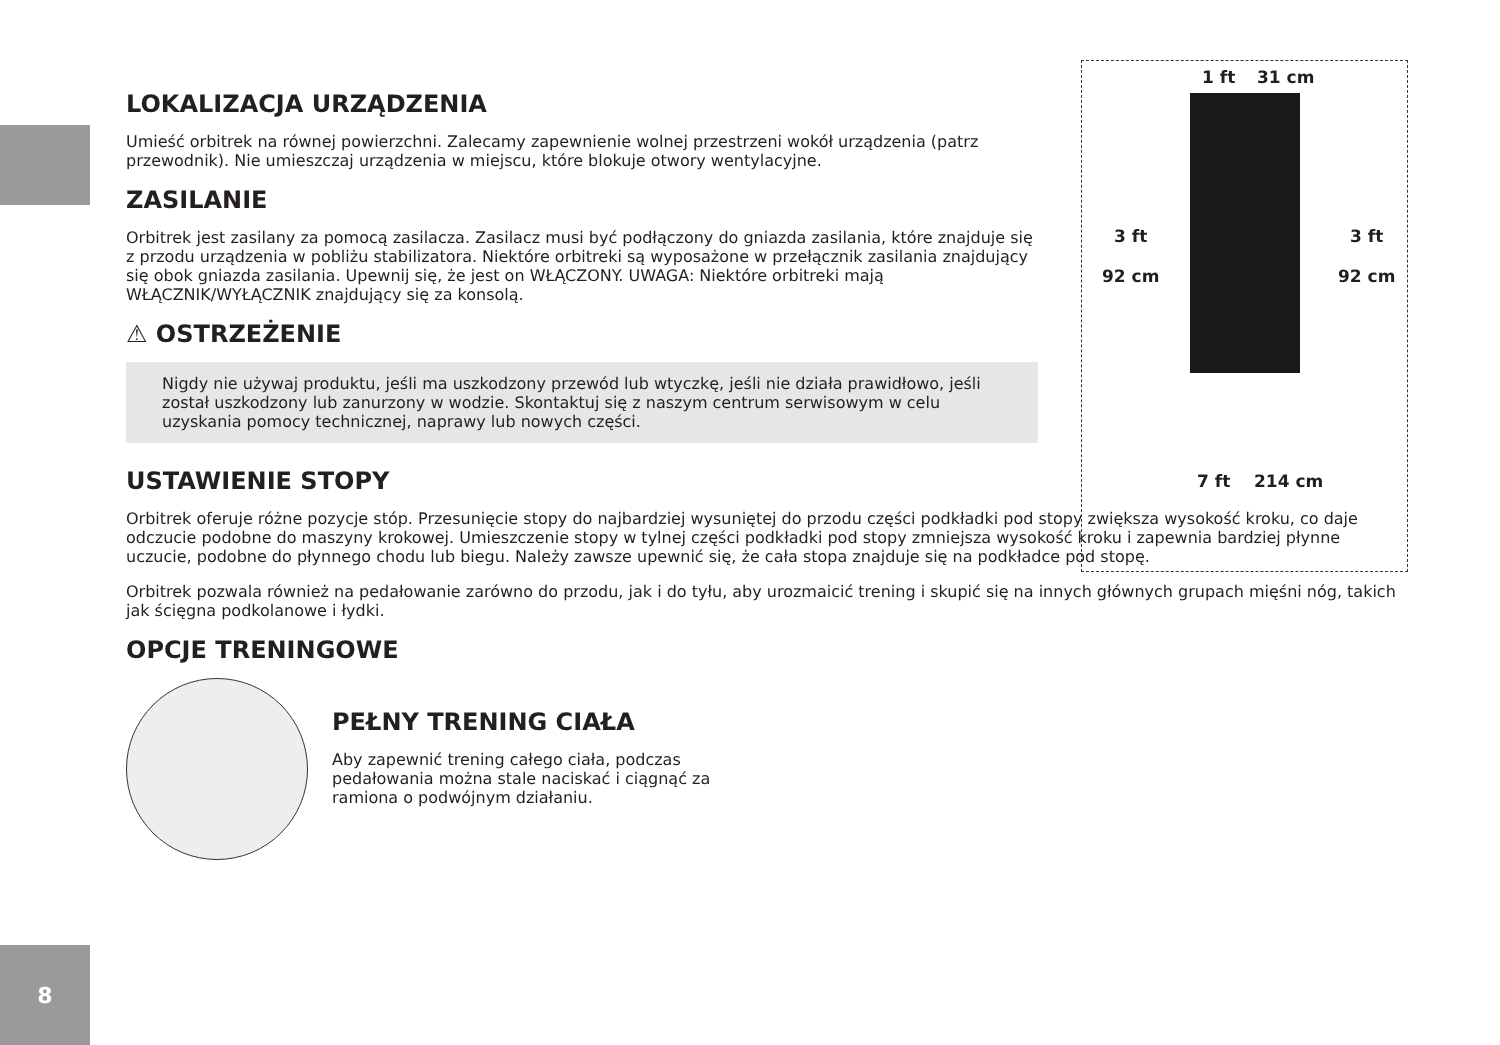LOKALIZACJA URZĄDZENIA
Umieść orbitrek na równej powierzchni. Zalecamy zapewnienie wolnej przestrzeni wokół urządzenia (patrz przewodnik). Nie umieszczaj urządzenia w miejscu, które blokuje otwory wentylacyjne.
ZASILANIE
Orbitrek jest zasilany za pomocą zasilacza. Zasilacz musi być podłączony do gniazda zasilania, które znajduje się z przodu urządzenia w pobliżu stabilizatora. Niektóre orbitreki są wyposażone w przełącznik zasilania znajdujący się obok gniazda zasilania. Upewnij się, że jest on WŁĄCZONY. UWAGA: Niektóre orbitreki mają WŁĄCZNIK/WYŁĄCZNIK znajdujący się za konsolą.
⚠ OSTRZEŻENIE
Nigdy nie używaj produktu, jeśli ma uszkodzony przewód lub wtyczkę, jeśli nie działa prawidłowo, jeśli został uszkodzony lub zanurzony w wodzie. Skontaktuj się z naszym centrum serwisowym w celu uzyskania pomocy technicznej, naprawy lub nowych części.
USTAWIENIE STOPY
Orbitrek oferuje różne pozycje stóp. Przesunięcie stopy do najbardziej wysuniętej do przodu części podkładki pod stopy zwiększa wysokość kroku, co daje odczucie podobne do maszyny krokowej. Umieszczenie stopy w tylnej części podkładki pod stopy zmniejsza wysokość kroku i zapewnia bardziej płynne uczucie, podobne do płynnego chodu lub biegu. Należy zawsze upewnić się, że cała stopa znajduje się na podkładce pod stopę.
Orbitrek pozwala również na pedałowanie zarówno do przodu, jak i do tyłu, aby urozmaicić trening i skupić się na innych głównych grupach mięśni nóg, takich jak ścięgna podkolanowe i łydki.
OPCJE TRENINGOWE
PEŁNY TRENING CIAŁA
Aby zapewnić trening całego ciała, podczas pedałowania można stale naciskać i ciągnąć za ramiona o podwójnym działaniu.
1 ft 31 cm
3 ft
92 cm
3 ft
92 cm
7 ft 214 cm
8